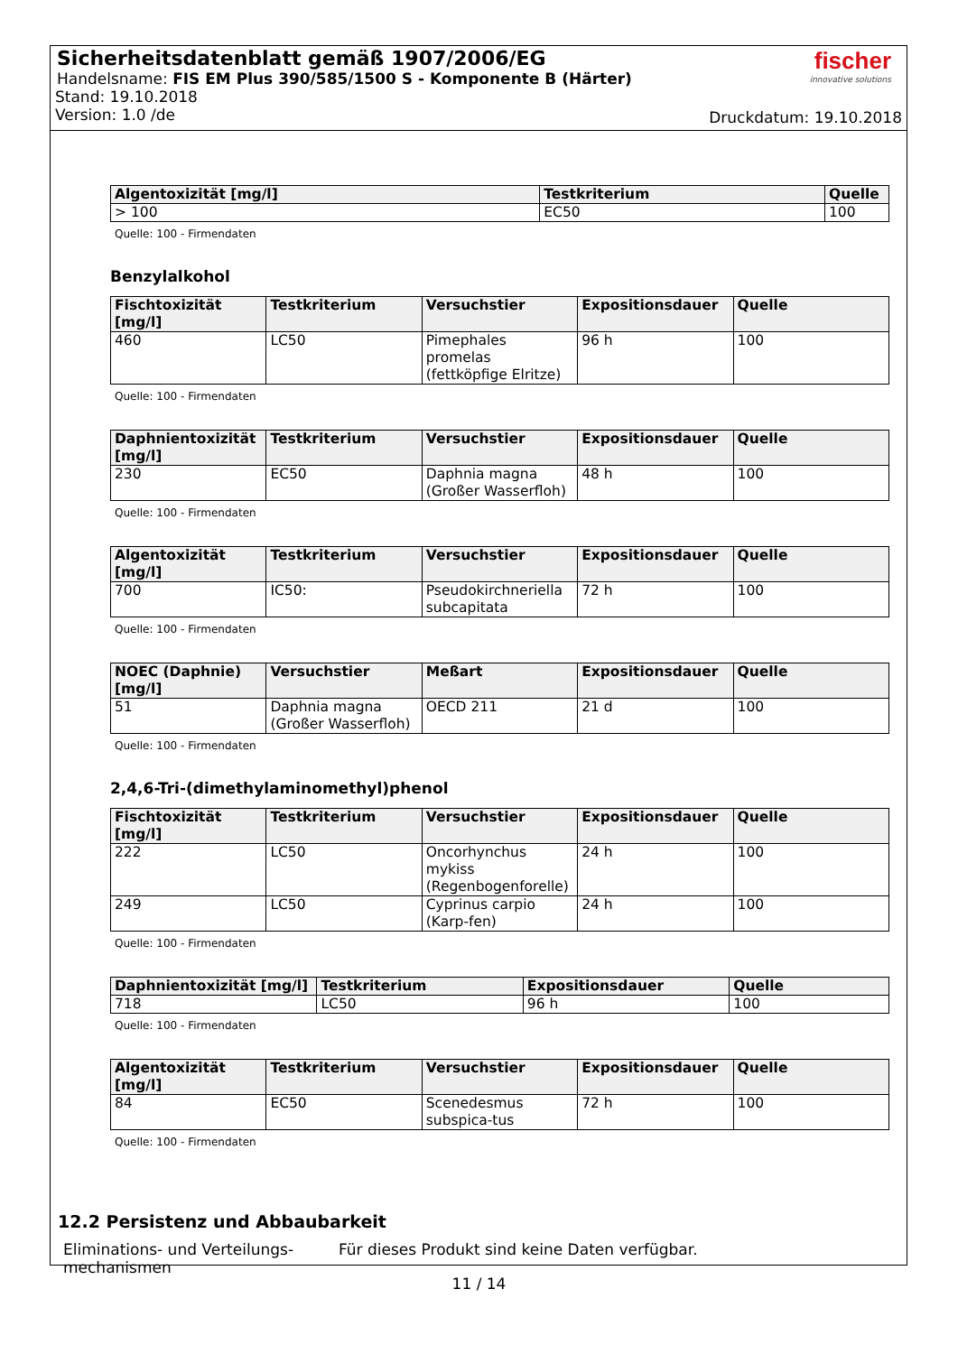Sicherheitsdatenblatt gemäß 1907/2006/EG
Handelsname: FIS EM Plus 390/585/1500 S - Komponente B (Härter)
Stand: 19.10.2018
Version: 1.0 /de
fischer
innovative solutions
Druckdatum: 19.10.2018
| Algentoxizität [mg/l] | Testkriterium | Quelle |
| --- | --- | --- |
| > 100 | EC50 | 100 |
Quelle: 100 - Firmendaten
Benzylalkohol
| Fischtoxizität [mg/l] | Testkriterium | Versuchstier | Expositionsdauer | Quelle |
| --- | --- | --- | --- | --- |
| 460 | LC50 | Pimephales promelas (fettköpfige Elritze) | 96 h | 100 |
Quelle: 100 - Firmendaten
| Daphnientoxizität [mg/l] | Testkriterium | Versuchstier | Expositionsdauer | Quelle |
| --- | --- | --- | --- | --- |
| 230 | EC50 | Daphnia magna (Großer Wasserfloh) | 48 h | 100 |
Quelle: 100 - Firmendaten
| Algentoxizität [mg/l] | Testkriterium | Versuchstier | Expositionsdauer | Quelle |
| --- | --- | --- | --- | --- |
| 700 | IC50: | Pseudokirchneriella subcapitata | 72 h | 100 |
Quelle: 100 - Firmendaten
| NOEC (Daphnie) [mg/l] | Versuchstier | Meßart | Expositionsdauer | Quelle |
| --- | --- | --- | --- | --- |
| 51 | Daphnia magna (Großer Wasserfloh) | OECD 211 | 21 d | 100 |
Quelle: 100 - Firmendaten
2,4,6-Tri-(dimethylaminomethyl)phenol
| Fischtoxizität [mg/l] | Testkriterium | Versuchstier | Expositionsdauer | Quelle |
| --- | --- | --- | --- | --- |
| 222 | LC50 | Oncorhynchus mykiss (Regenbogenforelle) | 24 h | 100 |
| 249 | LC50 | Cyprinus carpio (Karp-fen) | 24 h | 100 |
Quelle: 100 - Firmendaten
| Daphnientoxizität [mg/l] | Testkriterium | Expositionsdauer | Quelle |
| --- | --- | --- | --- |
| 718 | LC50 | 96 h | 100 |
Quelle: 100 - Firmendaten
| Algentoxizität [mg/l] | Testkriterium | Versuchstier | Expositionsdauer | Quelle |
| --- | --- | --- | --- | --- |
| 84 | EC50 | Scenedesmus subspica-tus | 72 h | 100 |
Quelle: 100 - Firmendaten
12.2 Persistenz und Abbaubarkeit
Eliminations- und Verteilungs-mechanismen
Für dieses Produkt sind keine Daten verfügbar.
11 / 14